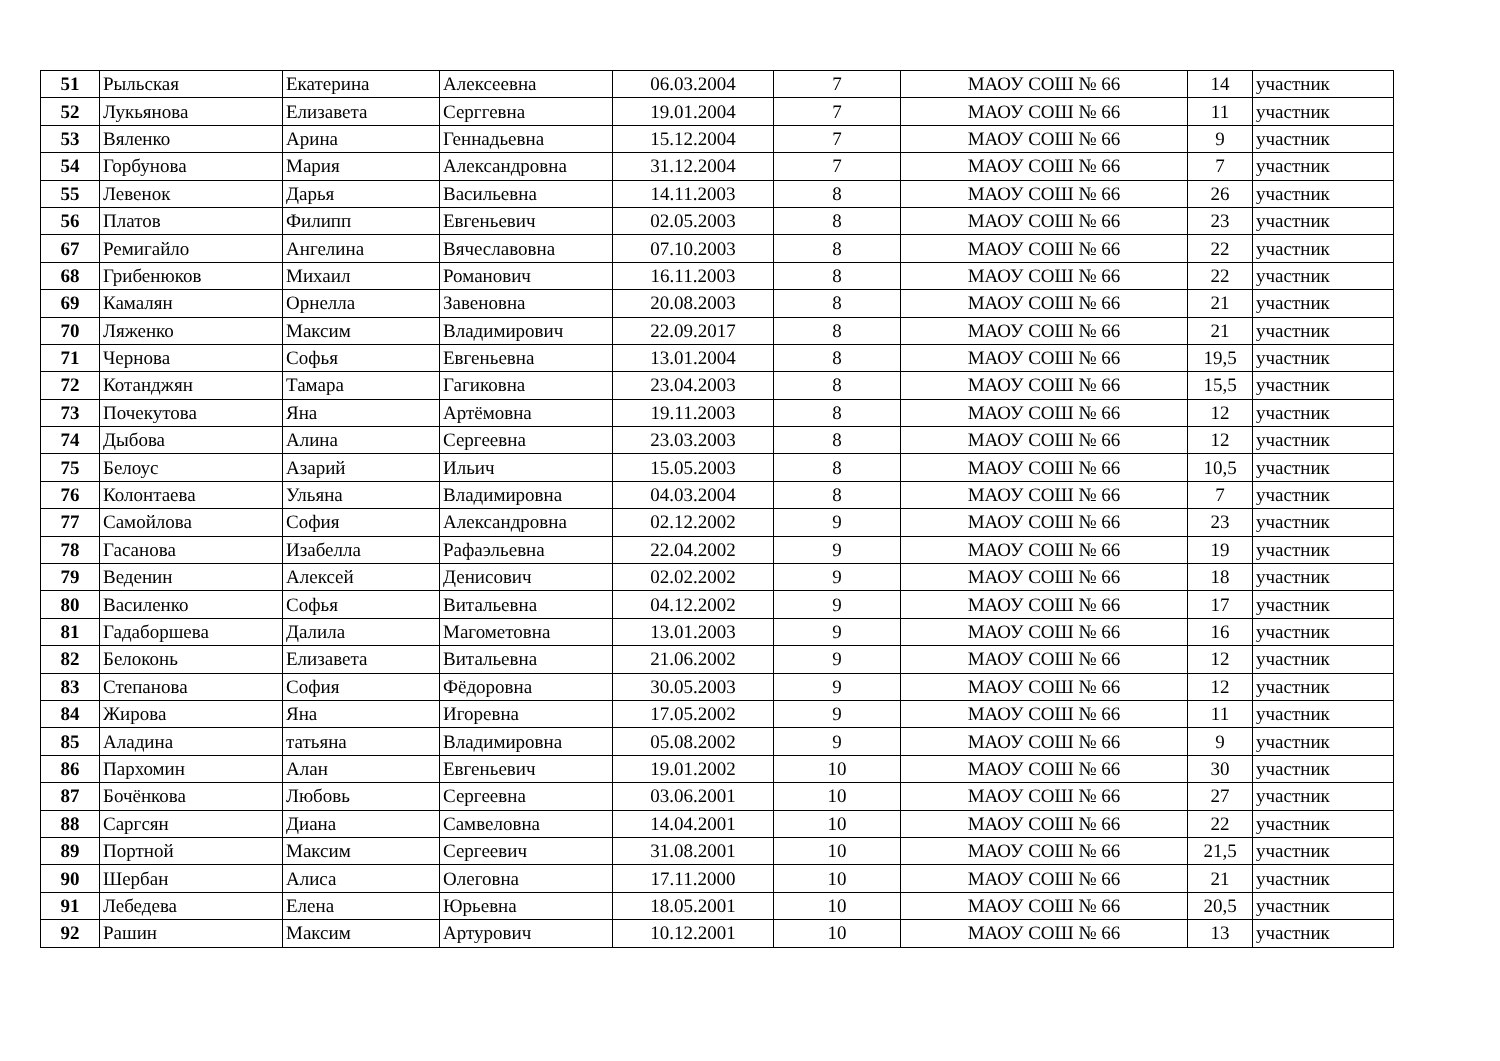| 51 | Рыльская | Екатерина | Алексеевна | 06.03.2004 | 7 | МАОУ СОШ № 66 | 14 | участник |
| 52 | Лукьянова | Елизавета | Серггевна | 19.01.2004 | 7 | МАОУ СОШ № 66 | 11 | участник |
| 53 | Вяленко | Арина | Геннадьевна | 15.12.2004 | 7 | МАОУ СОШ № 66 | 9 | участник |
| 54 | Горбунова | Мария | Александровна | 31.12.2004 | 7 | МАОУ СОШ № 66 | 7 | участник |
| 55 | Левенок | Дарья | Васильевна | 14.11.2003 | 8 | МАОУ СОШ № 66 | 26 | участник |
| 56 | Платов | Филипп | Евгеньевич | 02.05.2003 | 8 | МАОУ СОШ № 66 | 23 | участник |
| 67 | Ремигайло | Ангелина | Вячеславовна | 07.10.2003 | 8 | МАОУ СОШ № 66 | 22 | участник |
| 68 | Грибенюков | Михаил | Романович | 16.11.2003 | 8 | МАОУ СОШ № 66 | 22 | участник |
| 69 | Камалян | Орнелла | Завеновна | 20.08.2003 | 8 | МАОУ СОШ № 66 | 21 | участник |
| 70 | Ляженко | Максим | Владимирович | 22.09.2017 | 8 | МАОУ СОШ № 66 | 21 | участник |
| 71 | Чернова | Софья | Евгеньевна | 13.01.2004 | 8 | МАОУ СОШ № 66 | 19,5 | участник |
| 72 | Котанджян | Тамара | Гагиковна | 23.04.2003 | 8 | МАОУ СОШ № 66 | 15,5 | участник |
| 73 | Почекутова | Яна | Артёмовна | 19.11.2003 | 8 | МАОУ СОШ № 66 | 12 | участник |
| 74 | Дыбова | Алина | Сергеевна | 23.03.2003 | 8 | МАОУ СОШ № 66 | 12 | участник |
| 75 | Белоус | Азарий | Ильич | 15.05.2003 | 8 | МАОУ СОШ № 66 | 10,5 | участник |
| 76 | Колонтаева | Ульяна | Владимировна | 04.03.2004 | 8 | МАОУ СОШ № 66 | 7 | участник |
| 77 | Самойлова | София | Александровна | 02.12.2002 | 9 | МАОУ СОШ № 66 | 23 | участник |
| 78 | Гасанова | Изабелла | Рафаэльевна | 22.04.2002 | 9 | МАОУ СОШ № 66 | 19 | участник |
| 79 | Веденин | Алексей | Денисович | 02.02.2002 | 9 | МАОУ СОШ № 66 | 18 | участник |
| 80 | Василенко | Софья | Витальевна | 04.12.2002 | 9 | МАОУ СОШ № 66 | 17 | участник |
| 81 | Гадаборшева | Далила | Магометовна | 13.01.2003 | 9 | МАОУ СОШ № 66 | 16 | участник |
| 82 | Белоконь | Елизавета | Витальевна | 21.06.2002 | 9 | МАОУ СОШ № 66 | 12 | участник |
| 83 | Степанова | София | Фёдоровна | 30.05.2003 | 9 | МАОУ СОШ № 66 | 12 | участник |
| 84 | Жирова | Яна | Игоревна | 17.05.2002 | 9 | МАОУ СОШ № 66 | 11 | участник |
| 85 | Аладина | татьяна | Владимировна | 05.08.2002 | 9 | МАОУ СОШ № 66 | 9 | участник |
| 86 | Пархомин | Алан | Евгеньевич | 19.01.2002 | 10 | МАОУ СОШ № 66 | 30 | участник |
| 87 | Бочёнкова | Любовь | Сергеевна | 03.06.2001 | 10 | МАОУ СОШ № 66 | 27 | участник |
| 88 | Саргсян | Диана | Самвеловна | 14.04.2001 | 10 | МАОУ СОШ № 66 | 22 | участник |
| 89 | Портной | Максим | Сергеевич | 31.08.2001 | 10 | МАОУ СОШ № 66 | 21,5 | участник |
| 90 | Шербан | Алиса | Олеговна | 17.11.2000 | 10 | МАОУ СОШ № 66 | 21 | участник |
| 91 | Лебедева | Елена | Юрьевна | 18.05.2001 | 10 | МАОУ СОШ № 66 | 20,5 | участник |
| 92 | Рашин | Максим | Артурович | 10.12.2001 | 10 | МАОУ СОШ № 66 | 13 | участник |